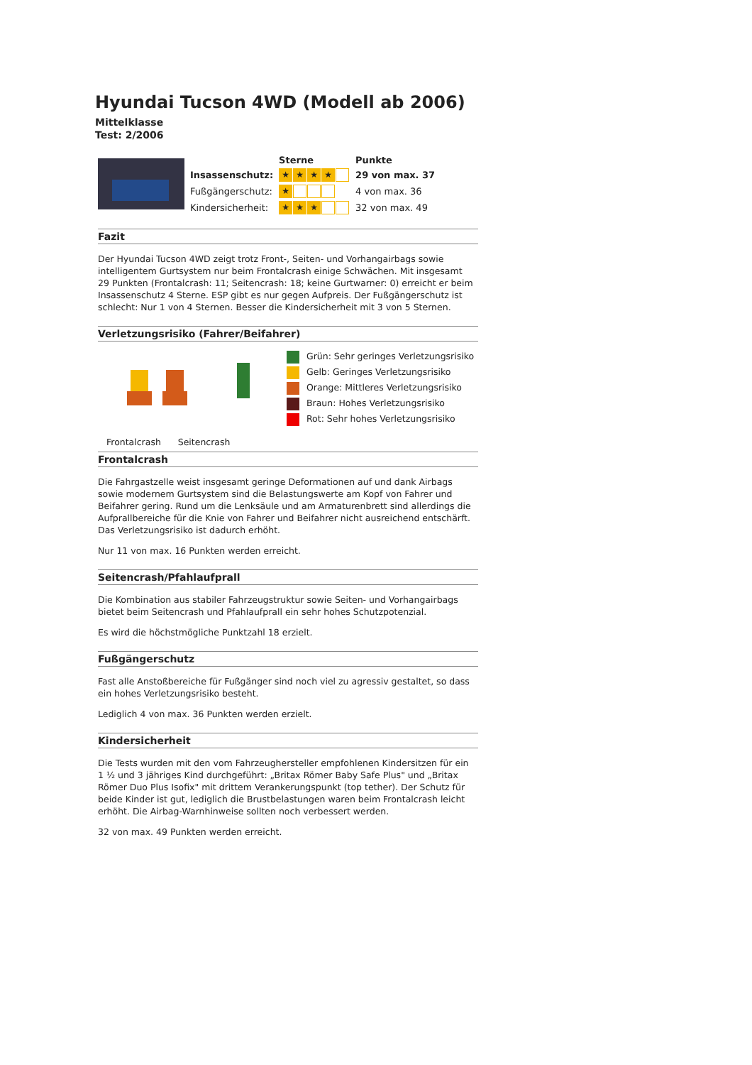Hyundai Tucson 4WD (Modell ab 2006)
Mittelklasse
Test: 2/2006
| | | Sterne | Punkte |
| | Insassenschutz: | ★ ★ ★ ★ | 29 von max. 37 |
| | Fußgängerschutz: | ★ | 4 von max. 36 |
| | Kindersicherheit: | ★ ★ ★ | 32 von max. 49 |
Fazit
Der Hyundai Tucson 4WD zeigt trotz Front-, Seiten- und Vorhangairbags sowie intelligentem Gurtsystem nur beim Frontalcrash einige Schwächen. Mit insgesamt 29 Punkten (Frontalcrash: 11; Seitencrash: 18; keine Gurtwarner: 0) erreicht er beim Insassenschutz 4 Sterne. ESP gibt es nur gegen Aufpreis. Der Fußgängerschutz ist schlecht: Nur 1 von 4 Sternen. Besser die Kindersicherheit mit 3 von 5 Sternen.
Verletzungsrisiko (Fahrer/Beifahrer)
Frontalcrash Seitencrash
Grün: Sehr geringes Verletzungsrisiko
Gelb: Geringes Verletzungsrisiko
Orange: Mittleres Verletzungsrisiko
Braun: Hohes Verletzungsrisiko
Rot: Sehr hohes Verletzungsrisiko
Frontalcrash
Die Fahrgastzelle weist insgesamt geringe Deformationen auf und dank Airbags sowie modernem Gurtsystem sind die Belastungswerte am Kopf von Fahrer und Beifahrer gering. Rund um die Lenksäule und am Armaturenbrett sind allerdings die Aufprallbereiche für die Knie von Fahrer und Beifahrer nicht ausreichend entschärft. Das Verletzungsrisiko ist dadurch erhöht.
Nur 11 von max. 16 Punkten werden erreicht.
Seitencrash/Pfahlaufprall
Die Kombination aus stabiler Fahrzeugstruktur sowie Seiten- und Vorhangairbags bietet beim Seitencrash und Pfahlaufprall ein sehr hohes Schutzpotenzial.
Es wird die höchstmögliche Punktzahl 18 erzielt.
Fußgängerschutz
Fast alle Anstoßbereiche für Fußgänger sind noch viel zu agressiv gestaltet, so dass ein hohes Verletzungsrisiko besteht.
Lediglich 4 von max. 36 Punkten werden erzielt.
Kindersicherheit
Die Tests wurden mit den vom Fahrzeughersteller empfohlenen Kindersitzen für ein 1 ½ und 3 jähriges Kind durchgeführt: „Britax Römer Baby Safe Plus" und „Britax Römer Duo Plus Isofix" mit drittem Verankerungspunkt (top tether). Der Schutz für beide Kinder ist gut, lediglich die Brustbelastungen waren beim Frontalcrash leicht erhöht. Die Airbag-Warnhinweise sollten noch verbessert werden.
32 von max. 49 Punkten werden erreicht.